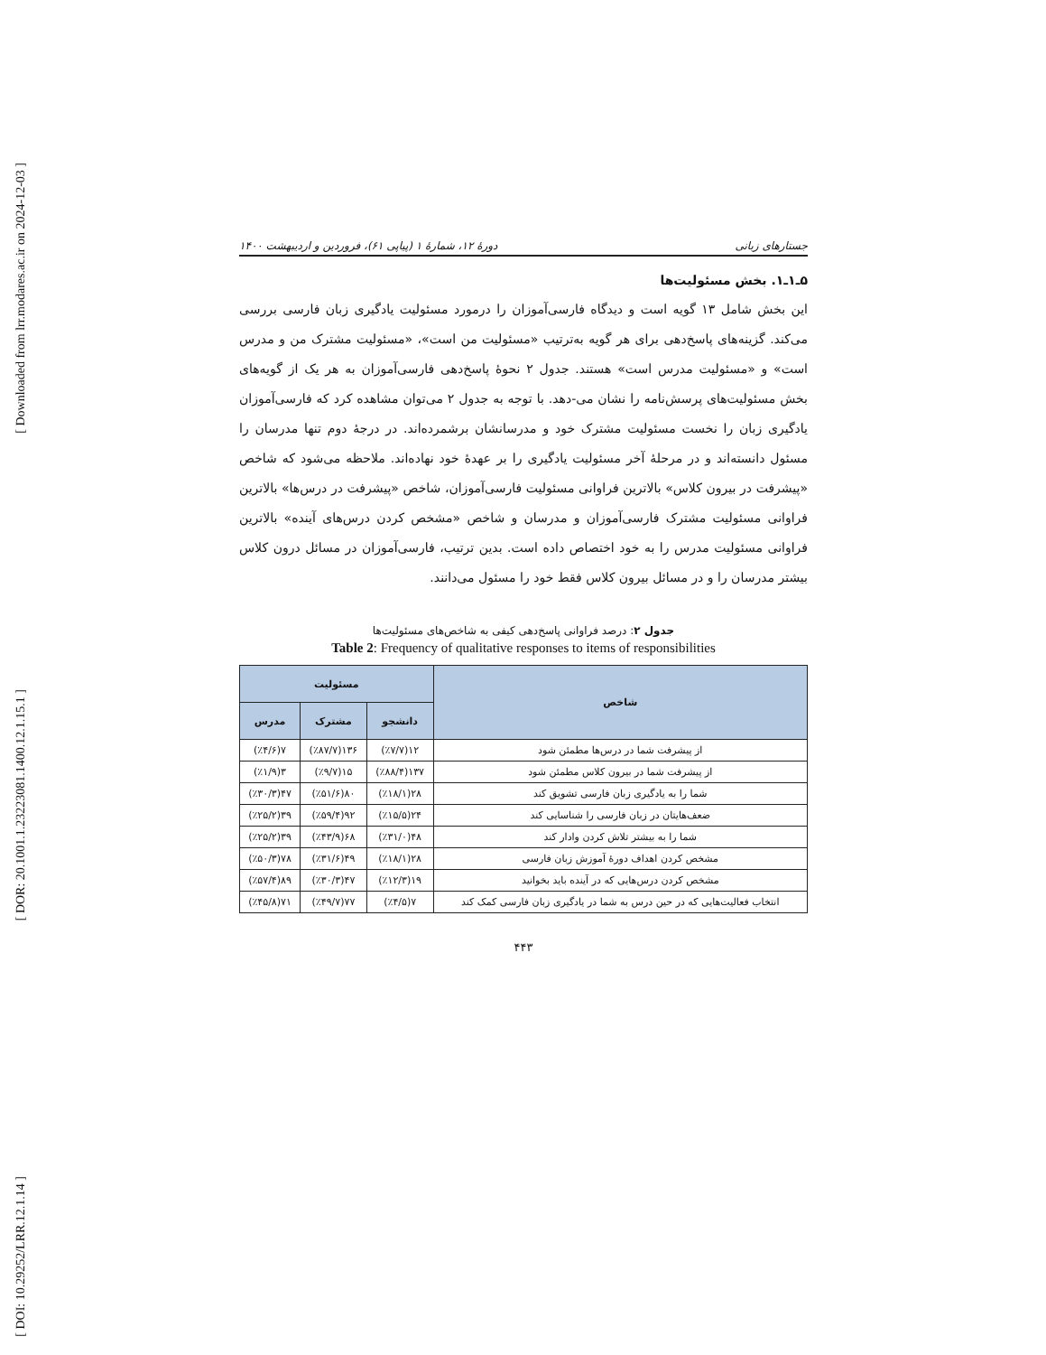[ Downloaded from lrr.modares.ac.ir on 2024-12-03 ]
[ DOR: 20.1001.1.23223081.1400.12.1.15.1 ]
[ DOI: 10.29252/LRR.12.1.14 ]
جستارهای زبانی دورهٔ ۱۲، شمارهٔ ۱ (پیاپی ۶۱)، فروردین و اردیبهشت ۱۴۰۰
۵ـ۱ـ۱. بخش مسئولیت‌ها
این بخش شامل ۱۳ گویه است و دیدگاه فارسی‌آموزان را درمورد مسئولیت یادگیری زبان فارسی بررسی می‌کند. گزینه‌های پاسخ‌دهی برای هر گویه به‌ترتیب «مسئولیت من است»، «مسئولیت مشترک من و مدرس است» و «مسئولیت مدرس است» هستند. جدول ۲ نحوهٔ پاسخ‌دهی فارسی‌آموزان به هر یک از گویه‌های بخش مسئولیت‌های پرسش‌نامه را نشان می-دهد. با توجه به جدول ۲ می‌توان مشاهده کرد که فارسی‌آموزان یادگیری زبان را نخست مسئولیت مشترک خود و مدرسانشان برشمرده‌اند. در درجهٔ دوم تنها مدرسان را مسئول دانسته‌اند و در مرحلهٔ آخر مسئولیت یادگیری را بر عهدهٔ خود نهاده‌اند. ملاحظه می‌شود که شاخص «پیشرفت در بیرون کلاس» بالاترین فراوانی مسئولیت فارسی‌آموزان، شاخص «پیشرفت در درس‌ها» بالاترین فراوانی مسئولیت مشترک فارسی‌آموزان و مدرسان و شاخص «مشخص کردن درس‌های آینده» بالاترین فراوانی مسئولیت مدرس را به خود اختصاص داده است. بدین ترتیب، فارسی‌آموزان در مسائل درون کلاس بیشتر مدرسان را و در مسائل بیرون کلاس فقط خود را مسئول می‌دانند.
جدول ۲: درصد فراوانی پاسخ‌دهی کیفی به شاخص‌های مسئولیت‌ها
Table 2: Frequency of qualitative responses to items of responsibilities
| شاخص | مسئولیت | | |
| --- | --- | --- | --- |
| | دانشجو | مشترک | مدرس |
| از پیشرفت شما در درس‌ها مطمئن شود | ۱۲(٪۷/۷) | ۱۳۶(٪۸۷/۷) | ۷(٪۴/۶) |
| از پیشرفت شما در بیرون کلاس مطمئن شود | ۱۳۷(٪۸۸/۴) | ۱۵(٪۹/۷) | ۳(٪۱/۹) |
| شما را به یادگیری زبان فارسی تشویق کند | ۲۸(٪۱۸/۱) | ۸۰(٪۵۱/۶) | ۴۷(٪۳۰/۳) |
| ضعف‌هایتان در زبان فارسی را شناسایی کند | ۲۴(٪۱۵/۵) | ۹۲(٪۵۹/۴) | ۳۹(٪۲۵/۲) |
| شما را به بیشتر تلاش کردن وادار کند | ۴۸(٪۳۱/۰) | ۶۸(٪۴۳/۹) | ۳۹(٪۲۵/۲) |
| مشخص کردن اهداف دورهٔ آموزش زبان فارسی | ۲۸(٪۱۸/۱) | ۴۹(٪۳۱/۶) | ۷۸(٪۵۰/۳) |
| مشخص کردن درس‌هایی که در آینده باید بخوانید | ۱۹(٪۱۲/۳) | ۴۷(٪۳۰/۳) | ۸۹(٪۵۷/۴) |
| انتخاب فعالیت‌هایی که در حین درس به شما در یادگیری زبان فارسی کمک کند | ۷(٪۴/۵) | ۷۷(٪۴۹/۷) | ۷۱(٪۴۵/۸) |
۴۴۳